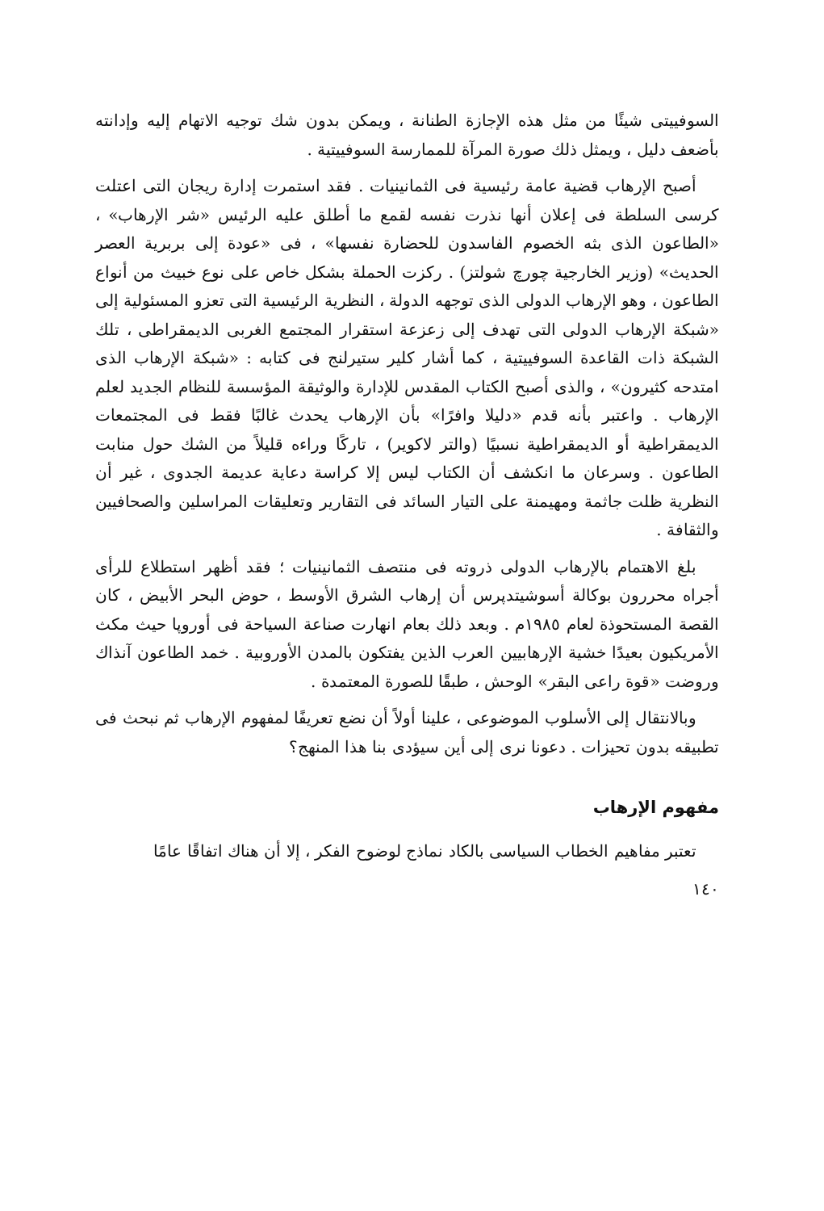السوفييتى شيئًا من مثل هذه الإجازة الطنانة ، ويمكن بدون شك توجيه الاتهام إليه وإدانته بأضعف دليل ، ويمثل ذلك صورة المرآة للممارسة السوفييتية .
أصبح الإرهاب قضية عامة رئيسية فى الثمانينيات . فقد استمرت إدارة ريجان التى اعتلت كرسى السلطة فى إعلان أنها نذرت نفسه لقمع ما أطلق عليه الرئيس «شر الإرهاب» ، «الطاعون الذى بثه الخصوم الفاسدون للحضارة نفسها» ، فى «عودة إلى بربرية العصر الحديث» (وزير الخارجية چورچ شولتز) . ركزت الحملة بشكل خاص على نوع خبيث من أنواع الطاعون ، وهو الإرهاب الدولى الذى توجهه الدولة ، النظرية الرئيسية التى تعزو المسئولية إلى «شبكة الإرهاب الدولى التى تهدف إلى زعزعة استقرار المجتمع الغربى الديمقراطى ، تلك الشبكة ذات القاعدة السوفييتية ، كما أشار كلير ستيرلنج فى كتابه : «شبكة الإرهاب الذى امتدحه كثيرون» ، والذى أصبح الكتاب المقدس للإدارة والوثيقة المؤسسة للنظام الجديد لعلم الإرهاب . واعتبر بأنه قدم «دليلا وافرًا» بأن الإرهاب يحدث غالبًا فقط فى المجتمعات الديمقراطية أو الديمقراطية نسبيًا (والتر لاكوير) ، تاركًا وراءه قليلاً من الشك حول منابت الطاعون . وسرعان ما انكشف أن الكتاب ليس إلا كراسة دعاية عديمة الجدوى ، غير أن النظرية ظلت جاثمة ومهيمنة على التيار السائد فى التقارير وتعليقات المراسلين والصحافيين والثقافة .
بلغ الاهتمام بالإرهاب الدولى ذروته فى منتصف الثمانينيات ؛ فقد أظهر استطلاع للرأى أجراه محررون بوكالة أسوشيتدپرس أن إرهاب الشرق الأوسط ، حوض البحر الأبيض ، كان القصة المستحوذة لعام ١٩٨٥م . وبعد ذلك بعام انهارت صناعة السياحة فى أوروپا حيث مكث الأمريكيون بعيدًا خشية الإرهابيين العرب الذين يفتكون بالمدن الأوروبية . خمد الطاعون آنذاك وروضت «قوة راعى البقر» الوحش ، طبقًا للصورة المعتمدة .
وبالانتقال إلى الأسلوب الموضوعى ، علينا أولاً أن نضع تعريفًا لمفهوم الإرهاب ثم نبحث فى تطبيقه بدون تحيزات . دعونا نرى إلى أين سيؤدى بنا هذا المنهج؟
مفهوم الإرهاب
تعتبر مفاهيم الخطاب السياسى بالكاد نماذج لوضوح الفكر ، إلا أن هناك اتفاقًا عامًا
١٤٠